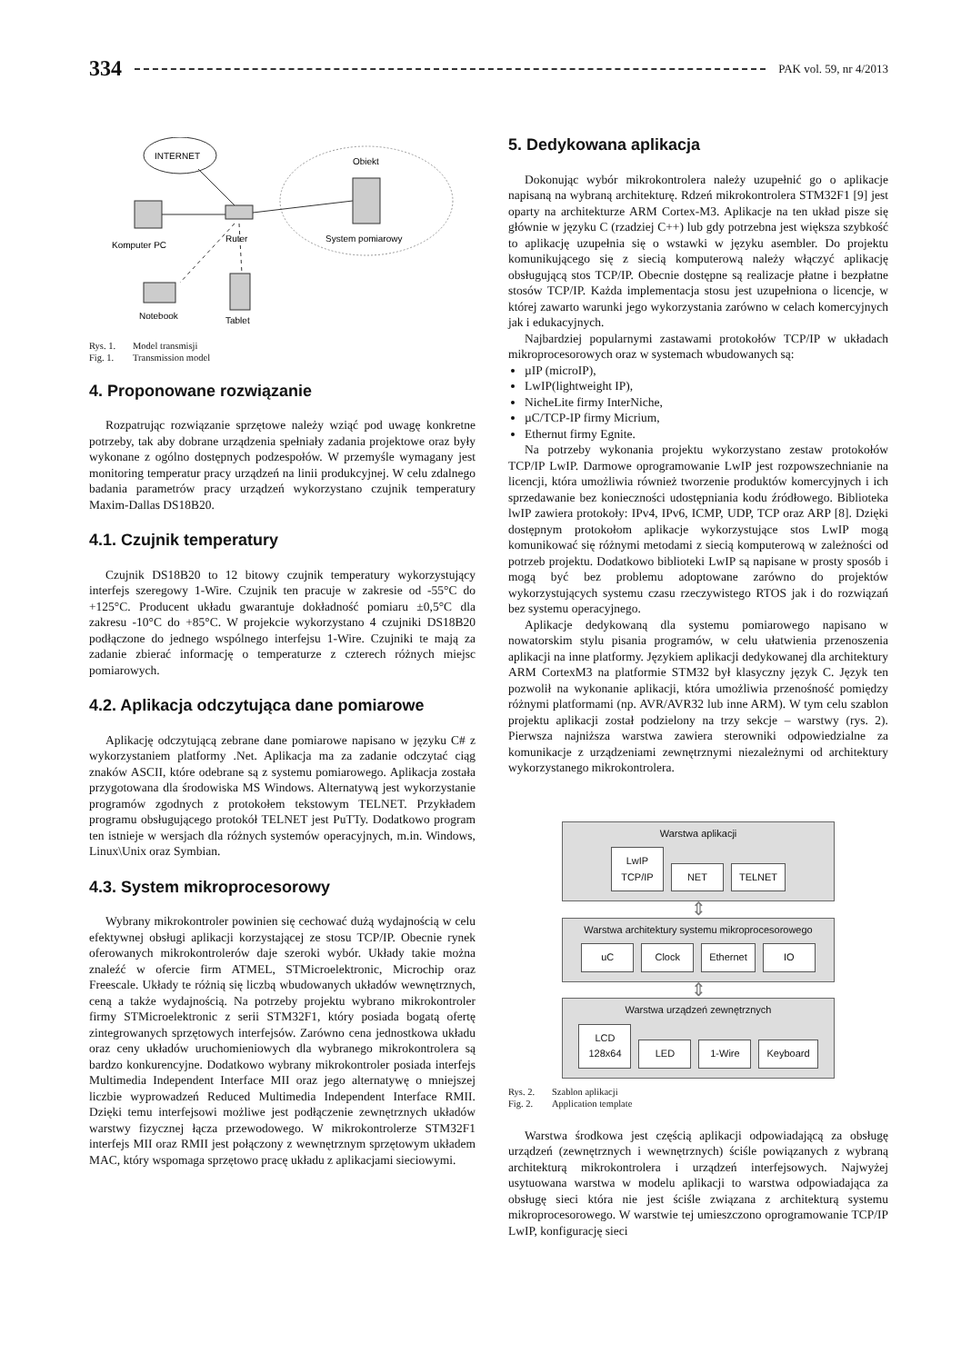334 PAK vol. 59, nr 4/2013
INTERNET
Obiekt
System pomiarowy
Komputer PC
Ruter
Notebook
Tablet
Rys. 1. Model transmisji
Fig. 1. Transmission model
4. Proponowane rozwiązanie
Rozpatrując rozwiązanie sprzętowe należy wziąć pod uwagę konkretne potrzeby, tak aby dobrane urządzenia spełniały zadania projektowe oraz były wykonane z ogólno dostępnych podzespołów. W przemyśle wymagany jest monitoring temperatur pracy urządzeń na linii produkcyjnej. W celu zdalnego badania parametrów pracy urządzeń wykorzystano czujnik temperatury Maxim-Dallas DS18B20.
4.1. Czujnik temperatury
Czujnik DS18B20 to 12 bitowy czujnik temperatury wykorzystujący interfejs szeregowy 1-Wire. Czujnik ten pracuje w zakresie od -55°C do +125°C. Producent układu gwarantuje dokładność pomiaru ±0,5°C dla zakresu -10°C do +85°C. W projekcie wykorzystano 4 czujniki DS18B20 podłączone do jednego wspólnego interfejsu 1-Wire. Czujniki te mają za zadanie zbierać informację o temperaturze z czterech różnych miejsc pomiarowych.
4.2. Aplikacja odczytująca dane pomiarowe
Aplikację odczytującą zebrane dane pomiarowe napisano w języku C# z wykorzystaniem platformy .Net. Aplikacja ma za zadanie odczytać ciąg znaków ASCII, które odebrane są z systemu pomiarowego. Aplikacja została przygotowana dla środowiska MS Windows. Alternatywą jest wykorzystanie programów zgodnych z protokołem tekstowym TELNET. Przykładem programu obsługującego protokół TELNET jest PuTTy. Dodatkowo program ten istnieje w wersjach dla różnych systemów operacyjnych, m.in. Windows, Linux\Unix oraz Symbian.
4.3. System mikroprocesorowy
Wybrany mikrokontroler powinien się cechować dużą wydajnością w celu efektywnej obsługi aplikacji korzystającej ze stosu TCP/IP. Obecnie rynek oferowanych mikrokontrolerów daje szeroki wybór. Układy takie można znaleźć w ofercie firm ATMEL, STMicroelektronic, Microchip oraz Freescale. Układy te różnią się liczbą wbudowanych układów wewnętrznych, ceną a także wydajnością. Na potrzeby projektu wybrano mikrokontroler firmy STMicroelektronic z serii STM32F1, który posiada bogatą ofertę zintegrowanych sprzętowych interfejsów. Zarówno cena jednostkowa układu oraz ceny układów uruchomieniowych dla wybranego mikrokontrolera są bardzo konkurencyjne. Dodatkowo wybrany mikrokontroler posiada interfejs Multimedia Independent Interface MII oraz jego alternatywę o mniejszej liczbie wyprowadzeń Reduced Multimedia Independent Interface RMII. Dzięki temu interfejsowi możliwe jest podłączenie zewnętrznych układów warstwy fizycznej łącza przewodowego. W mikrokontrolerze STM32F1 interfejs MII oraz RMII jest połączony z wewnętrznym sprzętowym układem MAC, który wspomaga sprzętowo pracę układu z aplikacjami sieciowymi.
5. Dedykowana aplikacja
Dokonując wybór mikrokontrolera należy uzupełnić go o aplikacje napisaną na wybraną architekturę. Rdzeń mikrokontrolera STM32F1 [9] jest oparty na architekturze ARM Cortex-M3. Aplikacje na ten układ pisze się głównie w języku C (rzadziej C++) lub gdy potrzebna jest większa szybkość to aplikację uzupełnia się o wstawki w języku asembler. Do projektu komunikującego się z siecią komputerową należy włączyć aplikację obsługującą stos TCP/IP. Obecnie dostępne są realizacje płatne i bezpłatne stosów TCP/IP. Każda implementacja stosu jest uzupełniona o licencje, w której zawarto warunki jego wykorzystania zarówno w celach komercyjnych jak i edukacyjnych.
Najbardziej popularnymi zastawami protokołów TCP/IP w układach mikroprocesorowych oraz w systemach wbudowanych są:
µIP (microIP),
LwIP(lightweight IP),
NicheLite firmy InterNiche,
µC/TCP-IP firmy Micrium,
Ethernut firmy Egnite.
Na potrzeby wykonania projektu wykorzystano zestaw protokołów TCP/IP LwIP. Darmowe oprogramowanie LwIP jest rozpowszechnianie na licencji, która umożliwia również tworzenie produktów komercyjnych i ich sprzedawanie bez konieczności udostępniania kodu źródłowego. Biblioteka lwIP zawiera protokoły: IPv4, IPv6, ICMP, UDP, TCP oraz ARP [8]. Dzięki dostępnym protokołom aplikacje wykorzystujące stos LwIP mogą komunikować się różnymi metodami z siecią komputerową w zależności od potrzeb projektu. Dodatkowo biblioteki LwIP są napisane w prosty sposób i mogą być bez problemu adoptowane zarówno do projektów wykorzystujących systemu czasu rzeczywistego RTOS jak i do rozwiązań bez systemu operacyjnego.
Aplikacje dedykowaną dla systemu pomiarowego napisano w nowatorskim stylu pisania programów, w celu ułatwienia przenoszenia aplikacji na inne platformy. Językiem aplikacji dedykowanej dla architektury ARM CortexM3 na platformie STM32 był klasyczny język C. Język ten pozwolił na wykonanie aplikacji, która umożliwia przenośność pomiędzy różnymi platformami (np. AVR/AVR32 lub inne ARM). W tym celu szablon projektu aplikacji został podzielony na trzy sekcje – warstwy (rys. 2). Pierwsza najniższa warstwa zawiera sterowniki odpowiedzialne za komunikacje z urządzeniami zewnętrznymi niezależnymi od architektury wykorzystanego mikrokontrolera.
Warstwa aplikacji
LwIP
TCP/IP NET TELNET
⇕
Warstwa architektury systemu mikroprocesorowego
uC Clock Ethernet IO
⇕
Warstwa urządzeń zewnętrznych
LCD
128x64 LED 1-Wire Keyboard
Rys. 2. Szablon aplikacji
Fig. 2. Application template
Warstwa środkowa jest częścią aplikacji odpowiadającą za obsługę urządzeń (zewnętrznych i wewnętrznych) ściśle powiązanych z wybraną architekturą mikrokontrolera i urządzeń interfejsowych. Najwyżej usytuowana warstwa w modelu aplikacji to warstwa odpowiadająca za obsługę sieci która nie jest ściśle związana z architekturą systemu mikroprocesorowego. W warstwie tej umieszczono oprogramowanie TCP/IP LwIP, konfigurację sieci